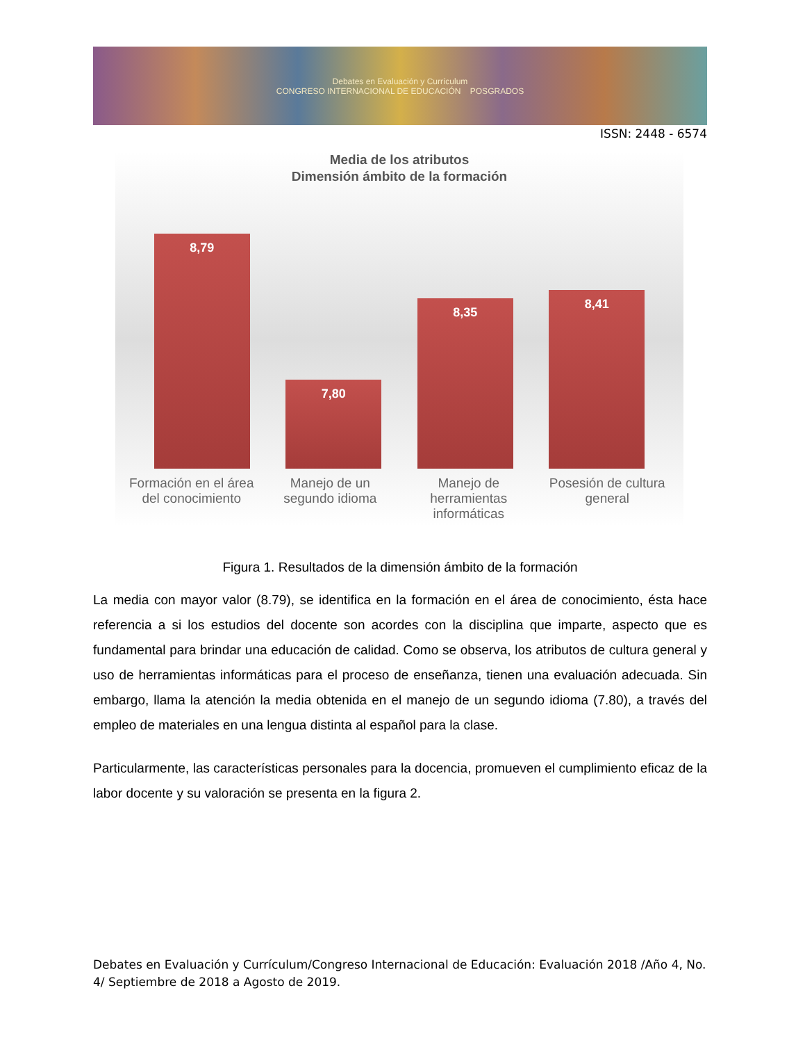Debates en Evaluación y Currículum
CONGRESO INTERNACIONAL DE EDUCACIÓN POSGRADOS
ISSN: 2448 - 6574
Media de los atributos
Dimensión ámbito de la formación
8,79
7,80
8,35
8,41
Formación en el área del conocimiento
Manejo de un segundo idioma
Manejo de herramientas informáticas
Posesión de cultura general
Figura 1. Resultados de la dimensión ámbito de la formación
La media con mayor valor (8.79), se identifica en la formación en el área de conocimiento, ésta hace referencia a si los estudios del docente son acordes con la disciplina que imparte, aspecto que es fundamental para brindar una educación de calidad. Como se observa, los atributos de cultura general y uso de herramientas informáticas para el proceso de enseñanza, tienen una evaluación adecuada. Sin embargo, llama la atención la media obtenida en el manejo de un segundo idioma (7.80), a través del empleo de materiales en una lengua distinta al español para la clase.
Particularmente, las características personales para la docencia, promueven el cumplimiento eficaz de la labor docente y su valoración se presenta en la figura 2.
Debates en Evaluación y Currículum/Congreso Internacional de Educación: Evaluación 2018 /Año 4, No. 4/ Septiembre de 2018 a Agosto de 2019.